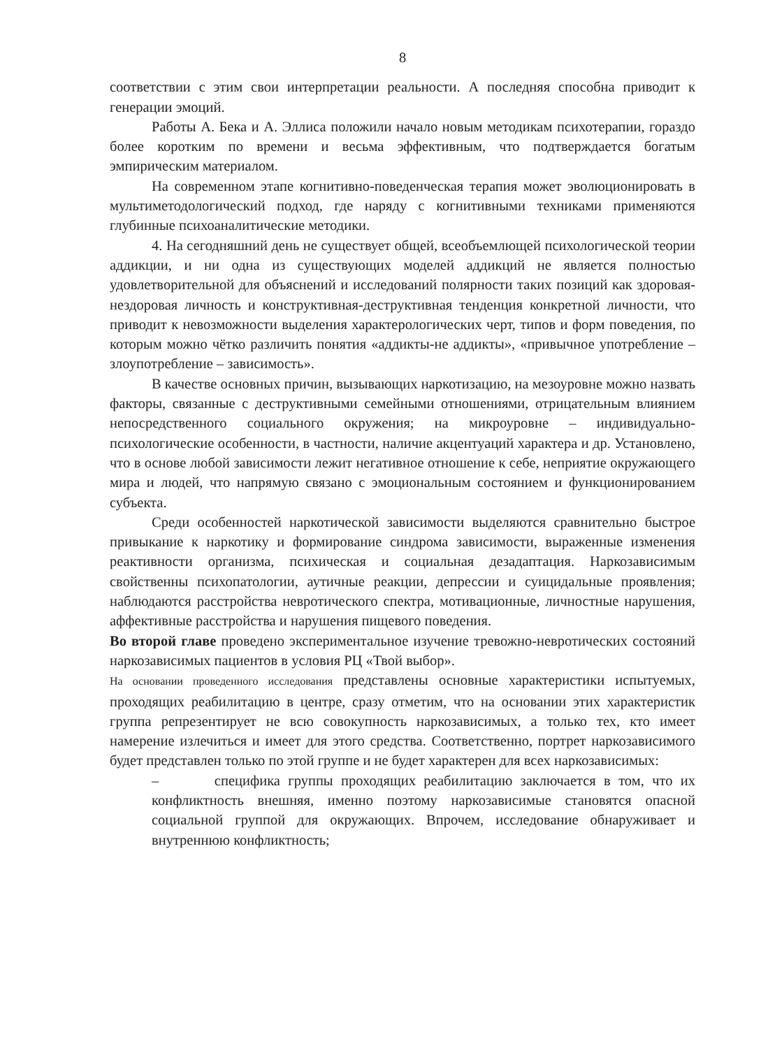8
соответствии с этим свои интерпретации реальности. А последняя способна приводит к генерации эмоций.
Работы А. Бека и А. Эллиса положили начало новым методикам психотерапии, гораздо более коротким по времени и весьма эффективным, что подтверждается богатым эмпирическим материалом.
На современном этапе когнитивно-поведенческая терапия может эволюционировать в мультиметодологический подход, где наряду с когнитивными техниками применяются глубинные психоаналитические методики.
4. На сегодняшний день не существует общей, всеобъемлющей психологической теории аддикции, и ни одна из существующих моделей аддикций не является полностью удовлетворительной для объяснений и исследований полярности таких позиций как здоровая-нездоровая личность и конструктивная-деструктивная тенденция конкретной личности, что приводит к невозможности выделения характерологических черт, типов и форм поведения, по которым можно чётко различить понятия «аддикты-не аддикты», «привычное употребление – злоупотребление – зависимость».
В качестве основных причин, вызывающих наркотизацию, на мезоуровне можно назвать факторы, связанные с деструктивными семейными отношениями, отрицательным влиянием непосредственного социального окружения; на микроуровне – индивидуально-психологические особенности, в частности, наличие акцентуаций характера и др. Установлено, что в основе любой зависимости лежит негативное отношение к себе, неприятие окружающего мира и людей, что напрямую связано с эмоциональным состоянием и функционированием субъекта.
Среди особенностей наркотической зависимости выделяются сравнительно быстрое привыкание к наркотику и формирование синдрома зависимости, выраженные изменения реактивности организма, психическая и социальная дезадаптация. Наркозависимым свойственны психопатологии, аутичные реакции, депрессии и суицидальные проявления; наблюдаются расстройства невротического спектра, мотивационные, личностные нарушения, аффективные расстройства и нарушения пищевого поведения.
Во второй главе проведено экспериментальное изучение тревожно-невротических состояний наркозависимых пациентов в условия РЦ «Твой выбор».
На основании проведенного исследования представлены основные характеристики испытуемых, проходящих реабилитацию в центре, сразу отметим, что на основании этих характеристик группа репрезентирует не всю совокупность наркозависимых, а только тех, кто имеет намерение излечиться и имеет для этого средства. Соответственно, портрет наркозависимого будет представлен только по этой группе и не будет характерен для всех наркозависимых:
– специфика группы проходящих реабилитацию заключается в том, что их конфликтность внешняя, именно поэтому наркозависимые становятся опасной социальной группой для окружающих. Впрочем, исследование обнаруживает и внутреннюю конфликтность;